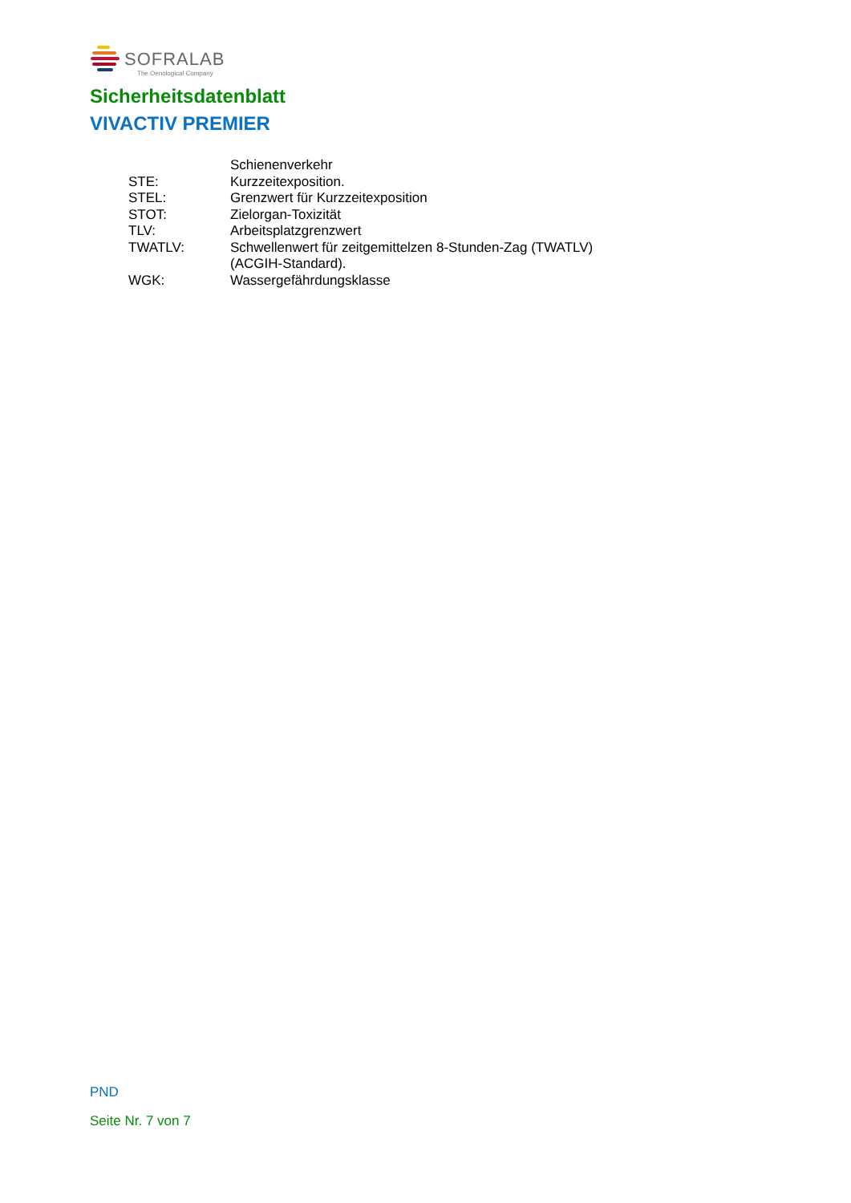SOFRALAB
The Oenological Company
Sicherheitsdatenblatt
VIVACTIV PREMIER
| | Schienenverkehr |
| STE: | Kurzzeitexposition. |
| STEL: | Grenzwert für Kurzzeitexposition |
| STOT: | Zielorgan-Toxizität |
| TLV: | Arbeitsplatzgrenzwert |
| TWATLV: | Schwellenwert für zeitgemittelzen 8-Stunden-Zag (TWATLV) (ACGIH-Standard). |
| WGK: | Wassergefährdungsklasse |
PND
Seite Nr. 7 von 7